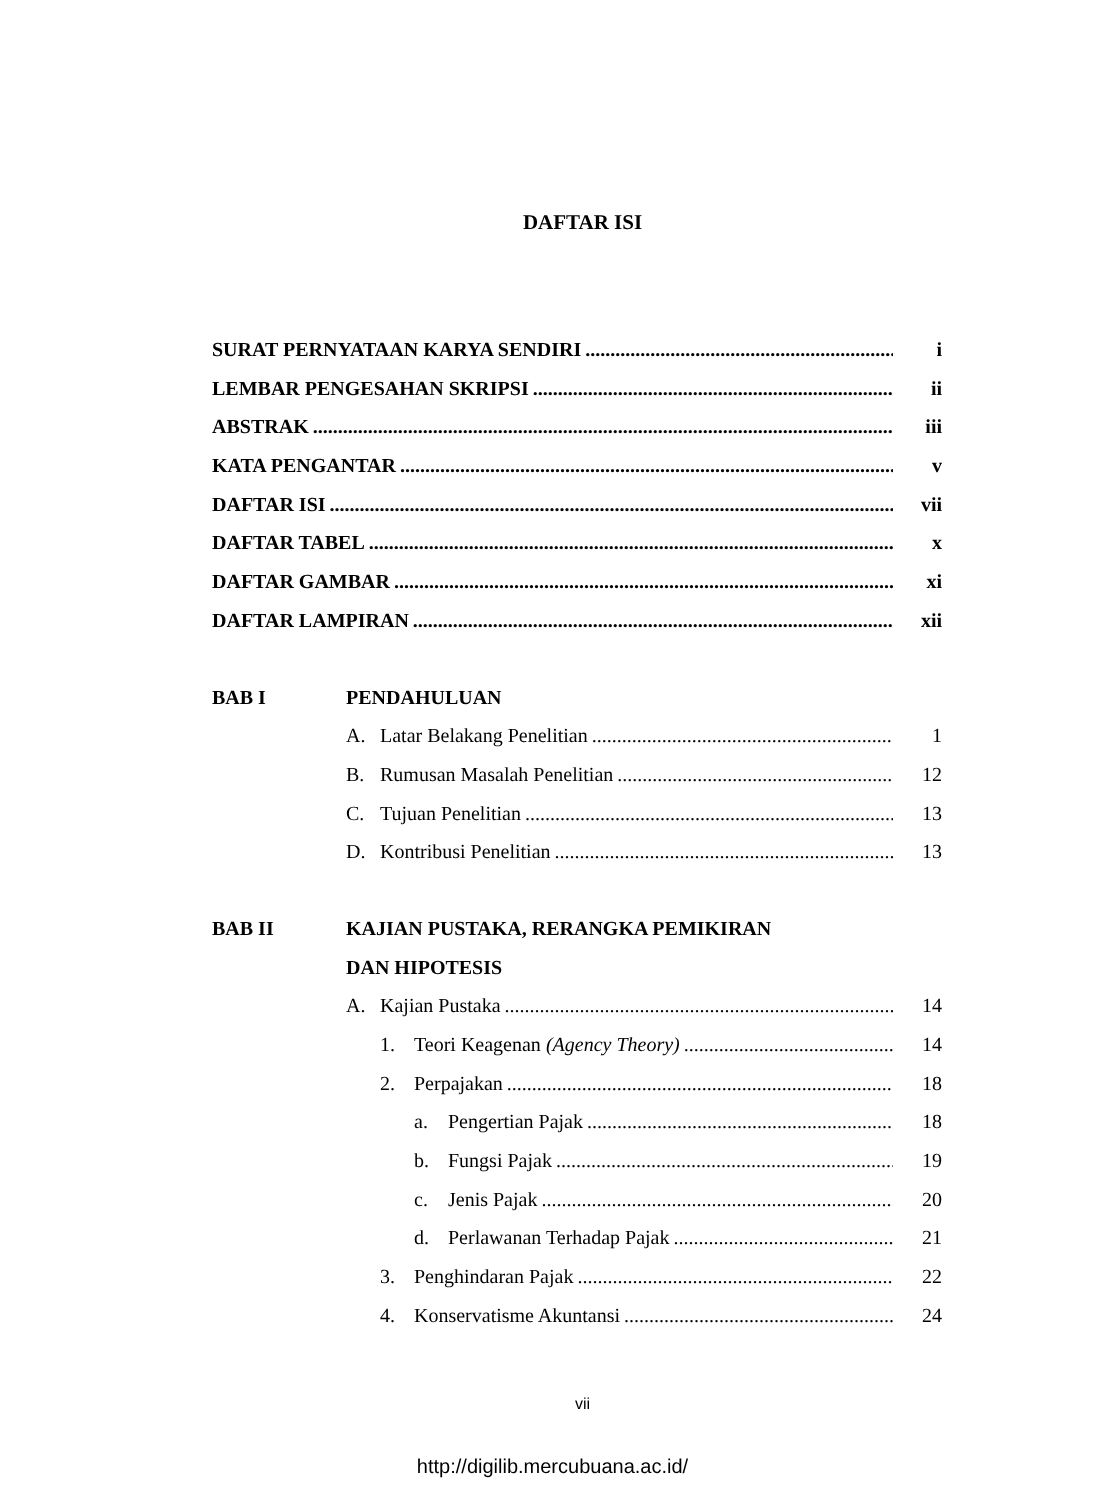DAFTAR ISI
SURAT PERNYATAAN KARYA SENDIRI i
LEMBAR PENGESAHAN SKRIPSI ii
ABSTRAK iii
KATA PENGANTAR v
DAFTAR ISI vii
DAFTAR TABEL x
DAFTAR GAMBAR xi
DAFTAR LAMPIRAN xii
BAB I PENDAHULUAN
A. Latar Belakang Penelitian 1
B. Rumusan Masalah Penelitian 12
C. Tujuan Penelitian 13
D. Kontribusi Penelitian 13
BAB II KAJIAN PUSTAKA, RERANGKA PEMIKIRAN
DAN HIPOTESIS
A. Kajian Pustaka 14
1. Teori Keagenan (Agency Theory) 14
2. Perpajakan 18
a. Pengertian Pajak 18
b. Fungsi Pajak 19
c. Jenis Pajak 20
d. Perlawanan Terhadap Pajak 21
3. Penghindaran Pajak 22
4. Konservatisme Akuntansi 24
vii
http://digilib.mercubuana.ac.id/